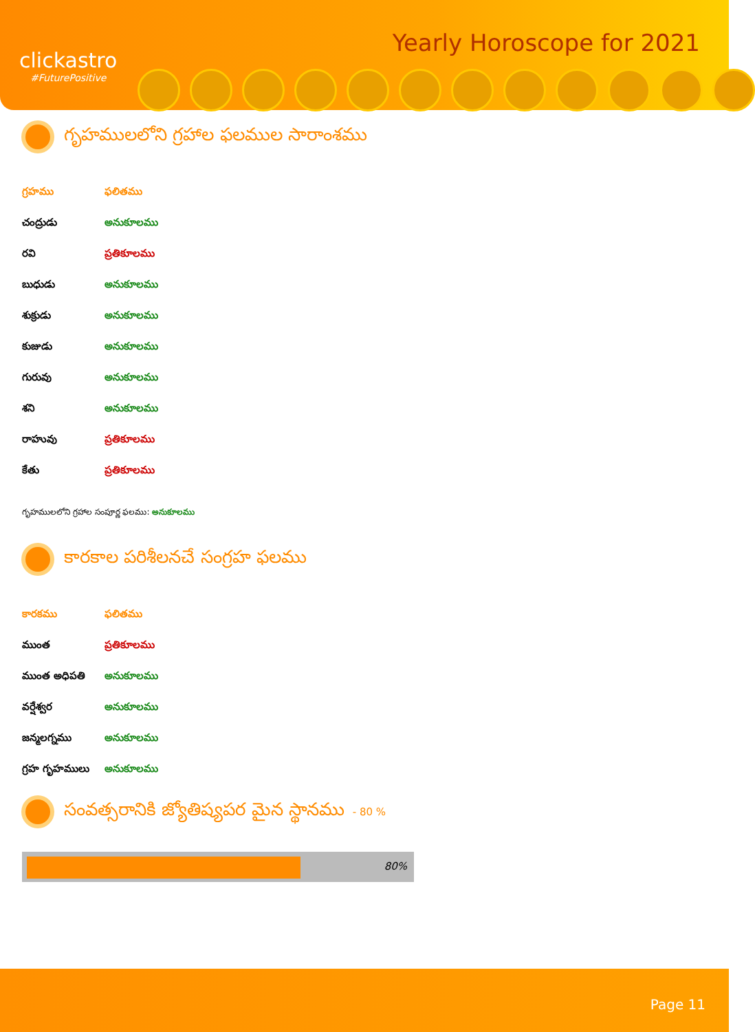clickastro
#FuturePositive
Yearly Horoscope for 2021
గృహములలోని గ్రహాల ఫలముల సారాంశము
| గ్రహము | ఫలితము |
| --- | --- |
| చంద్రుడు | అనుకూలము |
| రవి | ప్రతికూలము |
| బుధుడు | అనుకూలము |
| శుక్రుడు | అనుకూలము |
| కుజుడు | అనుకూలము |
| గురువు | అనుకూలము |
| శని | అనుకూలము |
| రాహువు | ప్రతికూలము |
| కేతు | ప్రతికూలము |
గృహములలోని గ్రహాల సంపూర్ణ ఫలము: అనుకూలము
కారకాల పరిశీలనచే సంగ్రహ ఫలము
| కారకము | ఫలితము |
| --- | --- |
| ముంత | ప్రతికూలము |
| ముంత అధిపతి | అనుకూలము |
| వర్షేశ్వర | అనుకూలము |
| జన్మలగ్నము | అనుకూలము |
| గ్రహ గృహములు | అనుకూలము |
సంవత్సరానికి జ్యోతిష్యపర మైన స్థానము - 80 %
80%
Page 11